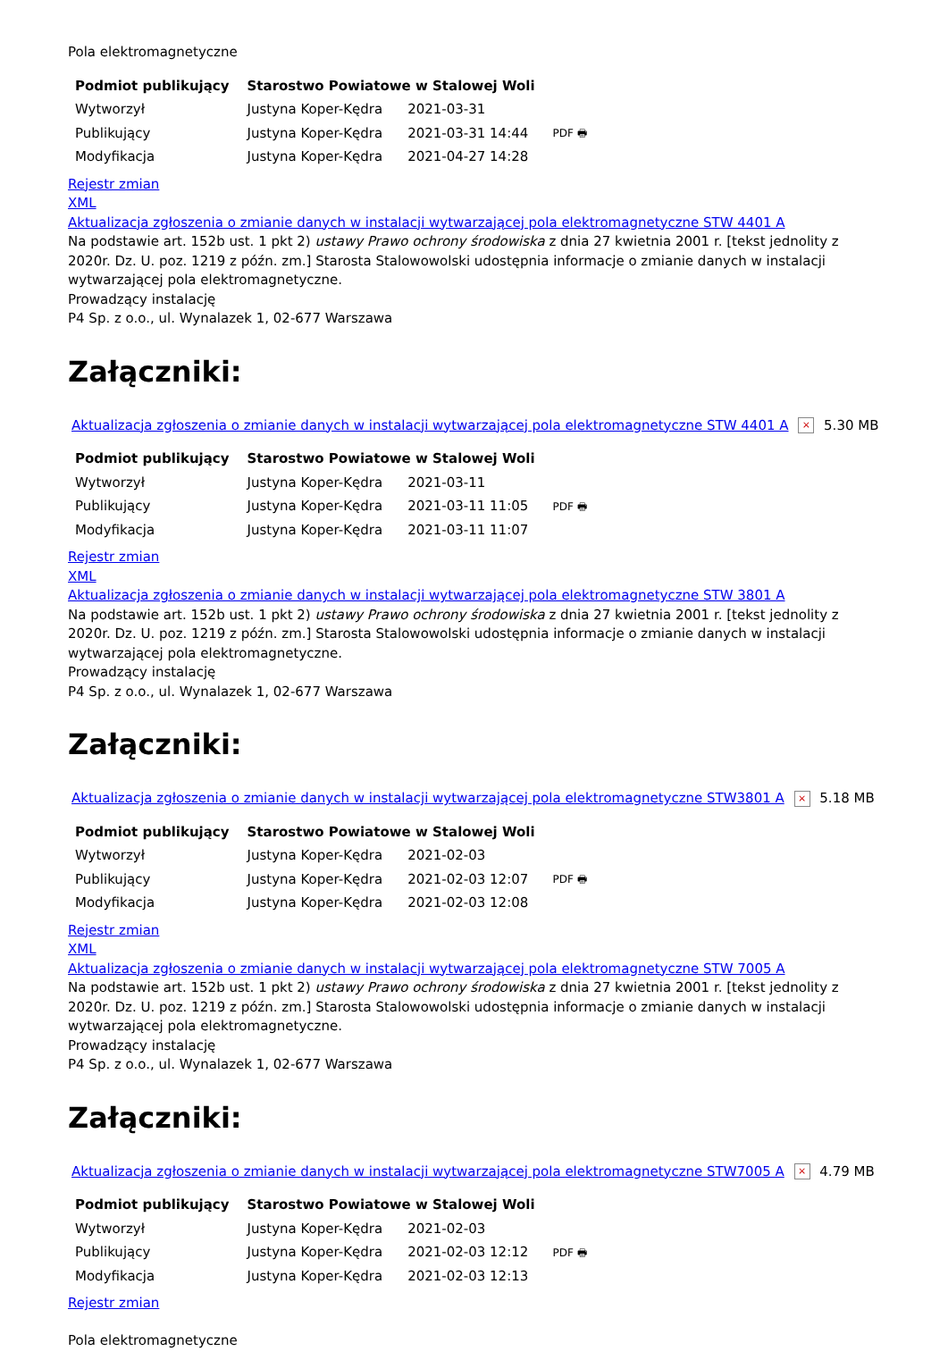Pola elektromagnetyczne
| Podmiot publikujący | Starostwo Powiatowe w Stalowej Woli | | |
| Wytworzył | Justyna Koper-Kędra | 2021-03-31 | PDF 🖶 |
| Publikujący | Justyna Koper-Kędra | 2021-03-31 14:44 | |
| Modyfikacja | Justyna Koper-Kędra | 2021-04-27 14:28 | |
Rejestr zmian
XML
Aktualizacja zgłoszenia o zmianie danych w instalacji wytwarzającej pola elektromagnetyczne STW 4401 A
Na podstawie art. 152b ust. 1 pkt 2) ustawy Prawo ochrony środowiska z dnia 27 kwietnia 2001 r. [tekst jednolity z 2020r. Dz. U. poz. 1219 z późn. zm.] Starosta Stalowowolski udostępnia informacje o zmianie danych w instalacji wytwarzającej pola elektromagnetyczne.
Prowadzący instalację
P4 Sp. z o.o., ul. Wynalazek 1, 02-677 Warszawa
Załączniki:
Aktualizacja zgłoszenia o zmianie danych w instalacji wytwarzającej pola elektromagnetyczne STW 4401 A × 5.30 MB
| Podmiot publikujący | Starostwo Powiatowe w Stalowej Woli | | |
| Wytworzył | Justyna Koper-Kędra | 2021-03-11 | PDF 🖶 |
| Publikujący | Justyna Koper-Kędra | 2021-03-11 11:05 | |
| Modyfikacja | Justyna Koper-Kędra | 2021-03-11 11:07 | |
Rejestr zmian
XML
Aktualizacja zgłoszenia o zmianie danych w instalacji wytwarzającej pola elektromagnetyczne STW 3801 A
Na podstawie art. 152b ust. 1 pkt 2) ustawy Prawo ochrony środowiska z dnia 27 kwietnia 2001 r. [tekst jednolity z 2020r. Dz. U. poz. 1219 z późn. zm.] Starosta Stalowowolski udostępnia informacje o zmianie danych w instalacji wytwarzającej pola elektromagnetyczne.
Prowadzący instalację
P4 Sp. z o.o., ul. Wynalazek 1, 02-677 Warszawa
Załączniki:
Aktualizacja zgłoszenia o zmianie danych w instalacji wytwarzającej pola elektromagnetyczne STW3801 A × 5.18 MB
| Podmiot publikujący | Starostwo Powiatowe w Stalowej Woli | | |
| Wytworzył | Justyna Koper-Kędra | 2021-02-03 | PDF 🖶 |
| Publikujący | Justyna Koper-Kędra | 2021-02-03 12:07 | |
| Modyfikacja | Justyna Koper-Kędra | 2021-02-03 12:08 | |
Rejestr zmian
XML
Aktualizacja zgłoszenia o zmianie danych w instalacji wytwarzającej pola elektromagnetyczne STW 7005 A
Na podstawie art. 152b ust. 1 pkt 2) ustawy Prawo ochrony środowiska z dnia 27 kwietnia 2001 r. [tekst jednolity z 2020r. Dz. U. poz. 1219 z późn. zm.] Starosta Stalowowolski udostępnia informacje o zmianie danych w instalacji wytwarzającej pola elektromagnetyczne.
Prowadzący instalację
P4 Sp. z o.o., ul. Wynalazek 1, 02-677 Warszawa
Załączniki:
Aktualizacja zgłoszenia o zmianie danych w instalacji wytwarzającej pola elektromagnetyczne STW7005 A × 4.79 MB
| Podmiot publikujący | Starostwo Powiatowe w Stalowej Woli | | |
| Wytworzył | Justyna Koper-Kędra | 2021-02-03 | PDF 🖶 |
| Publikujący | Justyna Koper-Kędra | 2021-02-03 12:12 | |
| Modyfikacja | Justyna Koper-Kędra | 2021-02-03 12:13 | |
Rejestr zmian
Pola elektromagnetyczne